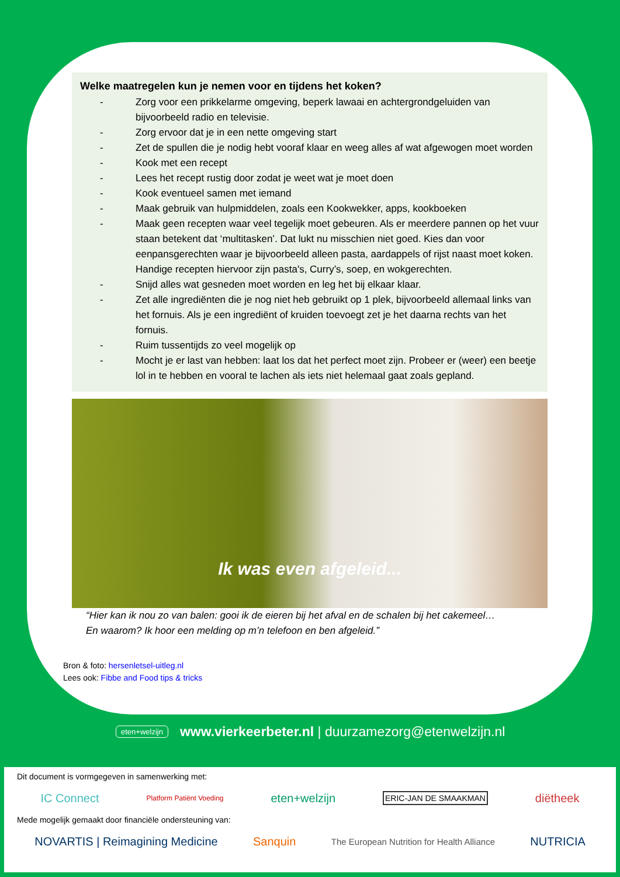Welke maatregelen kun je nemen voor en tijdens het koken?
- Zorg voor een prikkelarme omgeving, beperk lawaai en achtergrondgeluiden van bijvoorbeeld radio en televisie.
- Zorg ervoor dat je in een nette omgeving start
- Zet de spullen die je nodig hebt vooraf klaar en weeg alles af wat afgewogen moet worden
- Kook met een recept
- Lees het recept rustig door zodat je weet wat je moet doen
- Kook eventueel samen met iemand
- Maak gebruik van hulpmiddelen, zoals een Kookwekker, apps, kookboeken
- Maak geen recepten waar veel tegelijk moet gebeuren. Als er meerdere pannen op het vuur staan betekent dat ‘multitasken’. Dat lukt nu misschien niet goed. Kies dan voor eenpansgerechten waar je bijvoorbeeld alleen pasta, aardappels of rijst naast moet koken. Handige recepten hiervoor zijn pasta's, Curry’s, soep, en wokgerechten.
- Snijd alles wat gesneden moet worden en leg het bij elkaar klaar.
- Zet alle ingrediënten die je nog niet heb gebruikt op 1 plek, bijvoorbeeld allemaal links van het fornuis. Als je een ingrediënt of kruiden toevoegt zet je het daarna rechts van het fornuis.
- Ruim tussentijds zo veel mogelijk op
- Mocht je er last van hebben: laat los dat het perfect moet zijn. Probeer er (weer) een beetje lol in te hebben en vooral te lachen als iets niet helemaal gaat zoals gepland.
Ik was even afgeleid...
“Hier kan ik nou zo van balen: gooi ik de eieren bij het afval en de schalen bij het cakemeel…
En waarom? Ik hoor een melding op m’n telefoon en ben afgeleid.”
Bron & foto: hersenletsel-uitleg.nl
Lees ook: Fibbe and Food tips & tricks
eten+welzijn www.vierkeerbeter.nl | duurzamezorg@etenwelzijn.nl
Dit document is vormgegeven in samenwerking met:
IC Connect Platform Patiënt Voeding eten+welzijn ERIC-JAN DE SMAAKMAN diëtheek
Mede mogelijk gemaakt door financiële ondersteuning van:
NOVARTIS | Reimagining Medicine Sanquin The European Nutrition for Health Alliance NUTRICIA